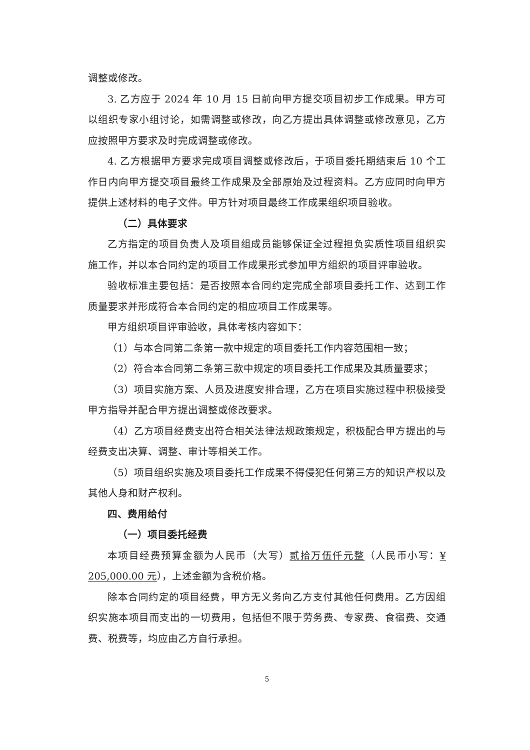调整或修改。
3. 乙方应于 2024 年 10 月 15 日前向甲方提交项目初步工作成果。甲方可以组织专家小组讨论，如需调整或修改，向乙方提出具体调整或修改意见，乙方应按照甲方要求及时完成调整或修改。
4. 乙方根据甲方要求完成项目调整或修改后，于项目委托期结束后 10 个工作日内向甲方提交项目最终工作成果及全部原始及过程资料。乙方应同时向甲方提供上述材料的电子文件。甲方针对项目最终工作成果组织项目验收。
（二）具体要求
乙方指定的项目负责人及项目组成员能够保证全过程担负实质性项目组织实施工作，并以本合同约定的项目工作成果形式参加甲方组织的项目评审验收。
验收标准主要包括：是否按照本合同约定完成全部项目委托工作、达到工作质量要求并形成符合本合同约定的相应项目工作成果等。
甲方组织项目评审验收，具体考核内容如下：
（1）与本合同第二条第一款中规定的项目委托工作内容范围相一致；
（2）符合本合同第二条第三款中规定的项目委托工作成果及其质量要求；
（3）项目实施方案、人员及进度安排合理，乙方在项目实施过程中积极接受甲方指导并配合甲方提出调整或修改要求。
（4）乙方项目经费支出符合相关法律法规政策规定，积极配合甲方提出的与经费支出决算、调整、审计等相关工作。
（5）项目组织实施及项目委托工作成果不得侵犯任何第三方的知识产权以及其他人身和财产权利。
四、费用给付
（一）项目委托经费
本项目经费预算金额为人民币（大写）贰拾万伍仟元整（人民币小写：¥ 205,000.00 元），上述金额为含税价格。
除本合同约定的项目经费，甲方无义务向乙方支付其他任何费用。乙方因组织实施本项目而支出的一切费用，包括但不限于劳务费、专家费、食宿费、交通费、税费等，均应由乙方自行承担。
5